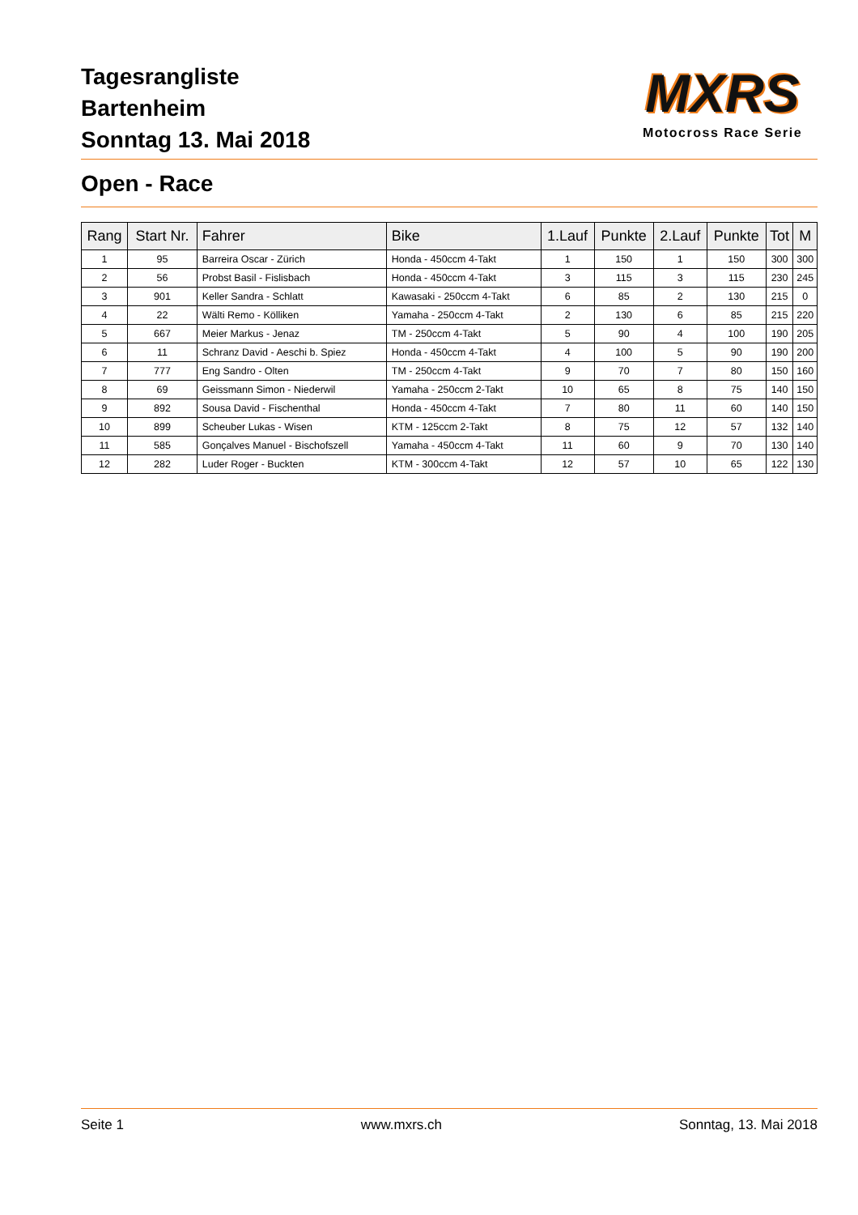Tagesrangliste
Bartenheim
Sonntag 13. Mai 2018
MXRS
Motocross Race Serie
Open - Race
| Rang | Start Nr. | Fahrer | Bike | 1.Lauf | Punkte | 2.Lauf | Punkte | Tot | M |
| --- | --- | --- | --- | --- | --- | --- | --- | --- | --- |
| 1 | 95 | Barreira Oscar - Zürich | Honda - 450ccm 4-Takt | 1 | 150 | 1 | 150 | 300 | 300 |
| 2 | 56 | Probst Basil - Fislisbach | Honda - 450ccm 4-Takt | 3 | 115 | 3 | 115 | 230 | 245 |
| 3 | 901 | Keller Sandra - Schlatt | Kawasaki - 250ccm 4-Takt | 6 | 85 | 2 | 130 | 215 | 0 |
| 4 | 22 | Wälti Remo - Kölliken | Yamaha - 250ccm 4-Takt | 2 | 130 | 6 | 85 | 215 | 220 |
| 5 | 667 | Meier Markus - Jenaz | TM - 250ccm 4-Takt | 5 | 90 | 4 | 100 | 190 | 205 |
| 6 | 11 | Schranz David - Aeschi b. Spiez | Honda - 450ccm 4-Takt | 4 | 100 | 5 | 90 | 190 | 200 |
| 7 | 777 | Eng Sandro - Olten | TM - 250ccm 4-Takt | 9 | 70 | 7 | 80 | 150 | 160 |
| 8 | 69 | Geissmann Simon - Niederwil | Yamaha - 250ccm 2-Takt | 10 | 65 | 8 | 75 | 140 | 150 |
| 9 | 892 | Sousa David - Fischenthal | Honda - 450ccm 4-Takt | 7 | 80 | 11 | 60 | 140 | 150 |
| 10 | 899 | Scheuber Lukas - Wisen | KTM - 125ccm 2-Takt | 8 | 75 | 12 | 57 | 132 | 140 |
| 11 | 585 | Gonçalves Manuel - Bischofszell | Yamaha - 450ccm 4-Takt | 11 | 60 | 9 | 70 | 130 | 140 |
| 12 | 282 | Luder Roger - Buckten | KTM - 300ccm 4-Takt | 12 | 57 | 10 | 65 | 122 | 130 |
Seite 1 www.mxrs.ch Sonntag, 13. Mai 2018